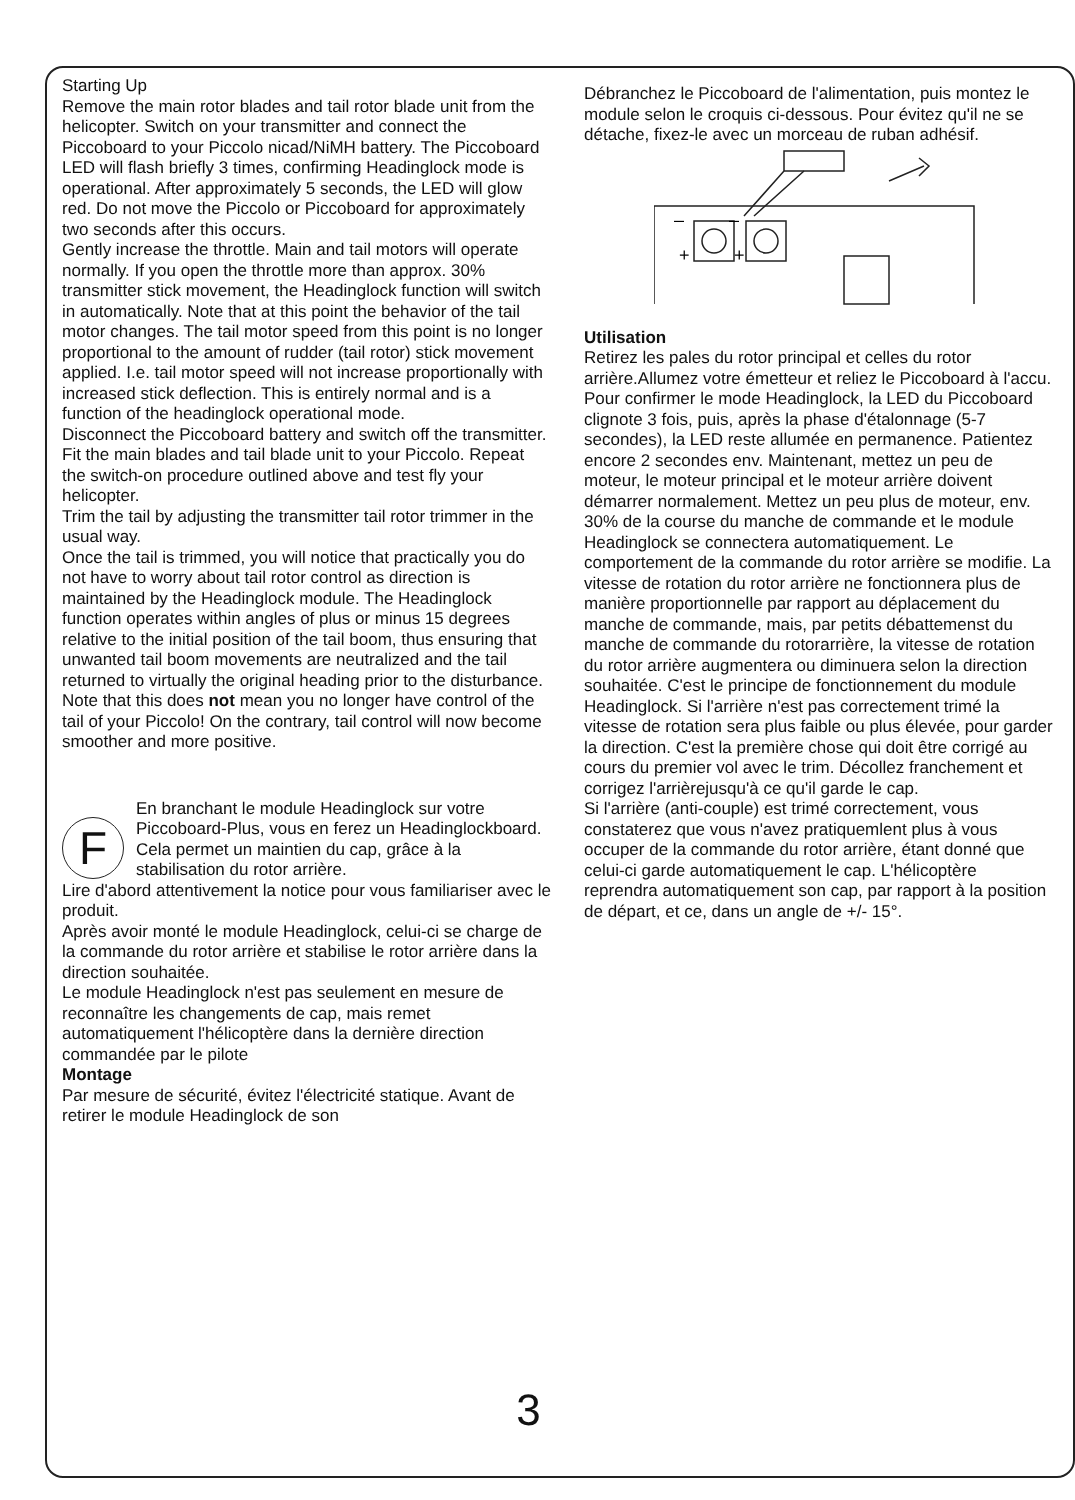Starting Up
Remove the main rotor blades and tail rotor blade unit from the helicopter. Switch on your transmitter and connect the Piccoboard to your Piccolo nicad/NiMH battery. The Piccoboard LED will flash briefly 3 times, confirming Headinglock mode is operational. After approximately 5 seconds, the LED will glow red. Do not move the Piccolo or Piccoboard for approximately two seconds after this occurs.
Gently increase the throttle. Main and tail motors will operate normally. If you open the throttle more than approx. 30% transmitter stick movement, the Headinglock function will switch in automatically. Note that at this point the behavior of the tail motor changes. The tail motor speed from this point is no longer proportional to the amount of rudder (tail rotor) stick movement applied. I.e. tail motor speed will not increase proportionally with increased stick deflection. This is entirely normal and is a function of the headinglock operational mode.
Disconnect the Piccoboard battery and switch off the transmitter.
Fit the main blades and tail blade unit to your Piccolo. Repeat the switch-on procedure outlined above and test fly your helicopter.
Trim the tail by adjusting the transmitter tail rotor trimmer in the usual way.
Once the tail is trimmed, you will notice that practically you do not have to worry about tail rotor control as direction is maintained by the Headinglock module. The Headinglock function operates within angles of plus or minus 15 degrees relative to the initial position of the tail boom, thus ensuring that unwanted tail boom movements are neutralized and the tail returned to virtually the original heading prior to the disturbance.
Note that this does not mean you no longer have control of the tail of your Piccolo! On the contrary, tail control will now become smoother and more positive.
F
En branchant le module Headinglock sur votre Piccoboard-Plus, vous en ferez un Headinglockboard. Cela permet un maintien du cap, grâce à la stabilisation du rotor arrière.
Lire d'abord attentivement la notice pour vous familiariser avec le produit.
Après avoir monté le module Headinglock, celui-ci se charge de la commande du rotor arrière et stabilise le rotor arrière dans la direction souhaitée.
Le module Headinglock n'est pas seulement en mesure de reconnaître les changements de cap, mais remet automatiquement l'hélicoptère dans la dernière direction commandée par le pilote
Montage
Par mesure de sécurité, évitez l'électricité statique. Avant de retirer le module Headinglock de son
Débranchez le Piccoboard de l'alimentation, puis montez le module selon le croquis ci-dessous. Pour évitez qu'il ne se détache, fixez-le avec un morceau de ruban adhésif.
–
–
+
+
Utilisation
Retirez les pales du rotor principal et celles du rotor arrière.Allumez votre émetteur et reliez le Piccoboard à l'accu. Pour confirmer le mode Headinglock, la LED du Piccoboard clignote 3 fois, puis, après la phase d'étalonnage (5-7 secondes), la LED reste allumée en permanence. Patientez encore 2 secondes env. Maintenant, mettez un peu de moteur, le moteur principal et le moteur arrière doivent démarrer normalement. Mettez un peu plus de moteur, env. 30% de la course du manche de commande et le module Headinglock se connectera automatiquement. Le comportement de la commande du rotor arrière se modifie. La vitesse de rotation du rotor arrière ne fonctionnera plus de manière proportionnelle par rapport au déplacement du manche de commande, mais, par petits débattemenst du manche de commande du rotorarrière, la vitesse de rotation du rotor arrière augmentera ou diminuera selon la direction souhaitée. C'est le principe de fonctionnement du module Headinglock. Si l'arrière n'est pas correctement trimé la vitesse de rotation sera plus faible ou plus élevée, pour garder la direction. C'est la première chose qui doit être corrigé au cours du premier vol avec le trim. Décollez franchement et corrigez l'arrièrejusqu'à ce qu'il garde le cap.
Si l'arrière (anti-couple) est trimé correctement, vous constaterez que vous n'avez pratiquemlent plus à vous occuper de la commande du rotor arrière, étant donné que celui-ci garde automatiquement le cap. L'hélicoptère reprendra automatiquement son cap, par rapport à la position de départ, et ce, dans un angle de +/- 15°.
3